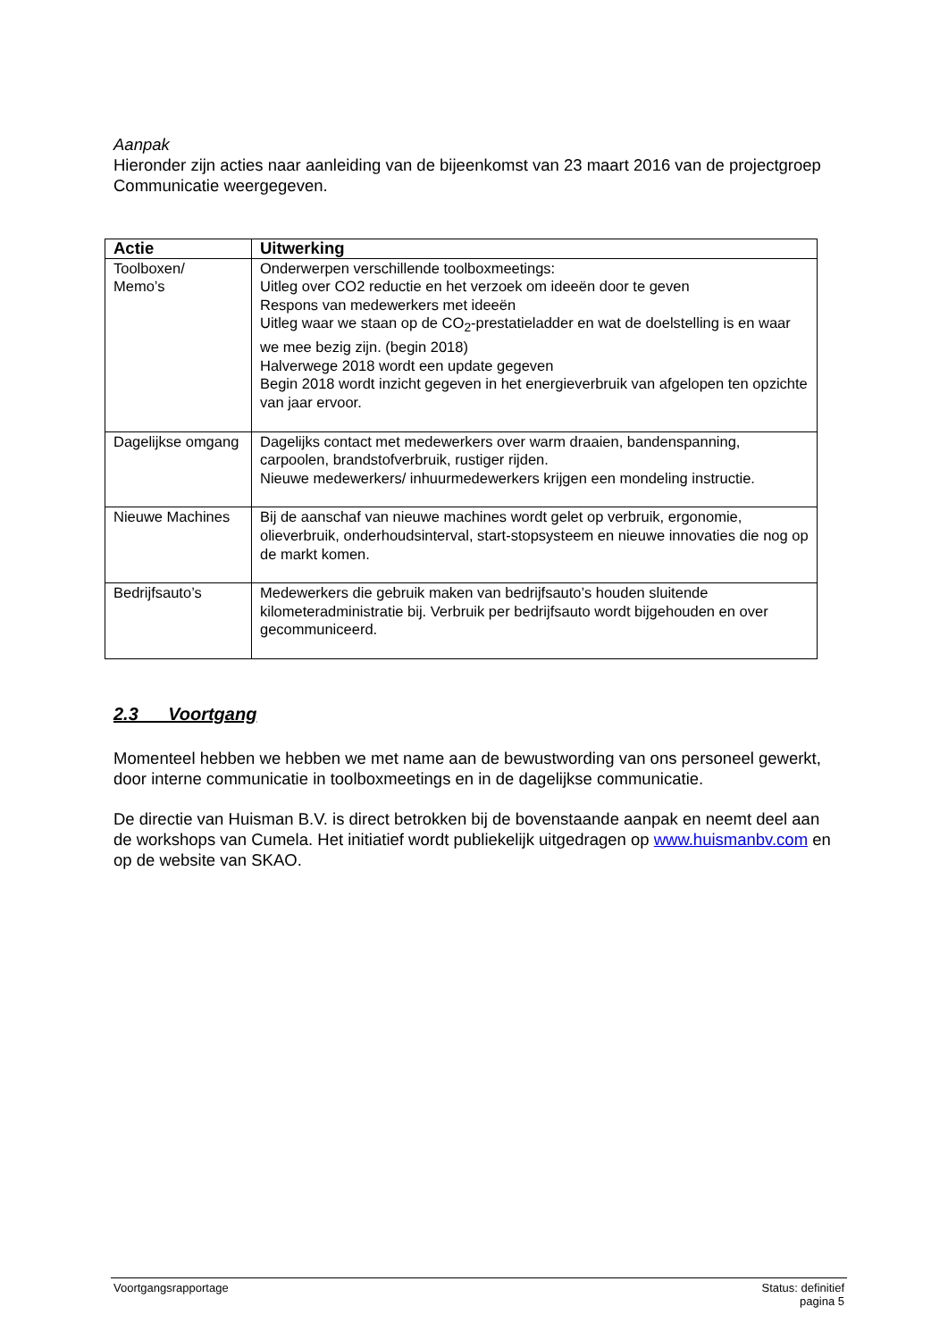Aanpak
Hieronder zijn acties naar aanleiding van de bijeenkomst van 23 maart 2016 van de projectgroep Communicatie weergegeven.
| Actie | Uitwerking |
| --- | --- |
| Toolboxen/ Memo’s | Onderwerpen verschillende toolboxmeetings: Uitleg over CO2 reductie en het verzoek om ideeën door te geven Respons van medewerkers met ideeën Uitleg waar we staan op de CO<sub>2</sub>-prestatieladder en wat de doelstelling is en waar we mee bezig zijn. (begin 2018) Halverwege 2018 wordt een update gegeven Begin 2018 wordt inzicht gegeven in het energieverbruik van afgelopen ten opzichte van jaar ervoor. |
| Dagelijkse omgang | Dagelijks contact met medewerkers over warm draaien, bandenspanning, carpoolen, brandstofverbruik, rustiger rijden. Nieuwe medewerkers/ inhuurmedewerkers krijgen een mondeling instructie. |
| Nieuwe Machines | Bij de aanschaf van nieuwe machines wordt gelet op verbruik, ergonomie, olieverbruik, onderhoudsinterval, start-stopsysteem en nieuwe innovaties die nog op de markt komen. |
| Bedrijfsauto’s | Medewerkers die gebruik maken van bedrijfsauto’s houden sluitende kilometeradministratie bij. Verbruik per bedrijfsauto wordt bijgehouden en over gecommuniceerd. |
2.3 Voortgang
Momenteel hebben we hebben we met name aan de bewustwording van ons personeel gewerkt, door interne communicatie in toolboxmeetings en in de dagelijkse communicatie.
De directie van Huisman B.V. is direct betrokken bij de bovenstaande aanpak en neemt deel aan de workshops van Cumela. Het initiatief wordt publiekelijk uitgedragen op www.huismanbv.com en op de website van SKAO.
Voortgangsrapportage Status: definitief
pagina 5